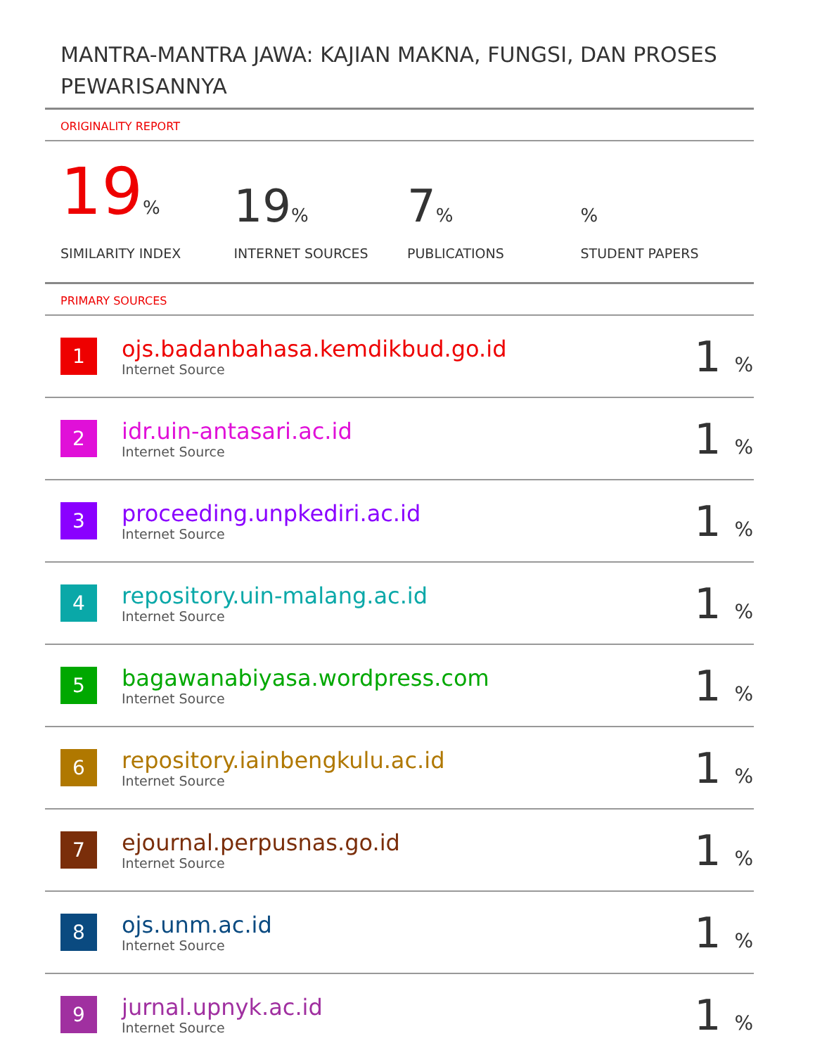MANTRA-MANTRA JAWA: KAJIAN MAKNA, FUNGSI, DAN PROSES PEWARISANNYA
ORIGINALITY REPORT
19%
SIMILARITY INDEX
19%
INTERNET SOURCES
7%
PUBLICATIONS
%
STUDENT PAPERS
PRIMARY SOURCES
| 1 | ojs.badanbahasa.kemdikbud.go.id Internet Source | 1 % |
| 2 | idr.uin-antasari.ac.id Internet Source | 1 % |
| 3 | proceeding.unpkediri.ac.id Internet Source | 1 % |
| 4 | repository.uin-malang.ac.id Internet Source | 1 % |
| 5 | bagawanabiyasa.wordpress.com Internet Source | 1 % |
| 6 | repository.iainbengkulu.ac.id Internet Source | 1 % |
| 7 | ejournal.perpusnas.go.id Internet Source | 1 % |
| 8 | ojs.unm.ac.id Internet Source | 1 % |
| 9 | jurnal.upnyk.ac.id Internet Source | 1 % |